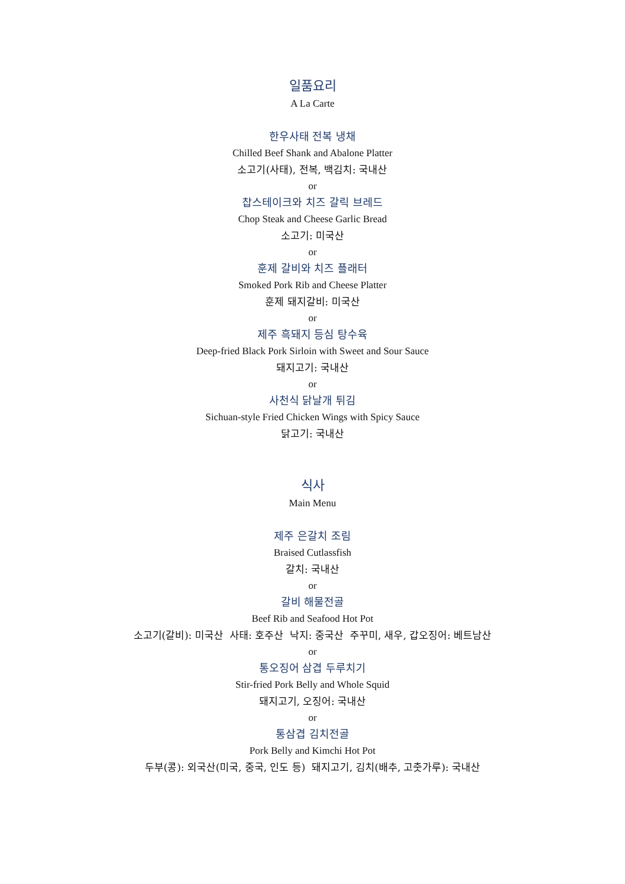일품요리
A La Carte
한우사태 전복 냉채
Chilled Beef Shank and Abalone Platter
소고기(사태), 전복, 백김치: 국내산
or
찹스테이크와 치즈 갈릭 브레드
Chop Steak and Cheese Garlic Bread
소고기: 미국산
or
훈제 갈비와 치즈 플래터
Smoked Pork Rib and Cheese Platter
훈제 돼지갈비: 미국산
or
제주 흑돼지 등심 탕수육
Deep-fried Black Pork Sirloin with Sweet and Sour Sauce
돼지고기: 국내산
or
사천식 닭날개 튀김
Sichuan-style Fried Chicken Wings with Spicy Sauce
닭고기: 국내산
식사
Main Menu
제주 은갈치 조림
Braised Cutlassfish
갈치: 국내산
or
갈비 해물전골
Beef Rib and Seafood Hot Pot
소고기(갈비): 미국산 사태: 호주산 낙지: 중국산 주꾸미, 새우, 갑오징어: 베트남산
or
통오징어 삼겹 두루치기
Stir-fried Pork Belly and Whole Squid
돼지고기, 오징어: 국내산
or
통삼겹 김치전골
Pork Belly and Kimchi Hot Pot
두부(콩): 외국산(미국, 중국, 인도 등) 돼지고기, 김치(배추, 고춧가루): 국내산